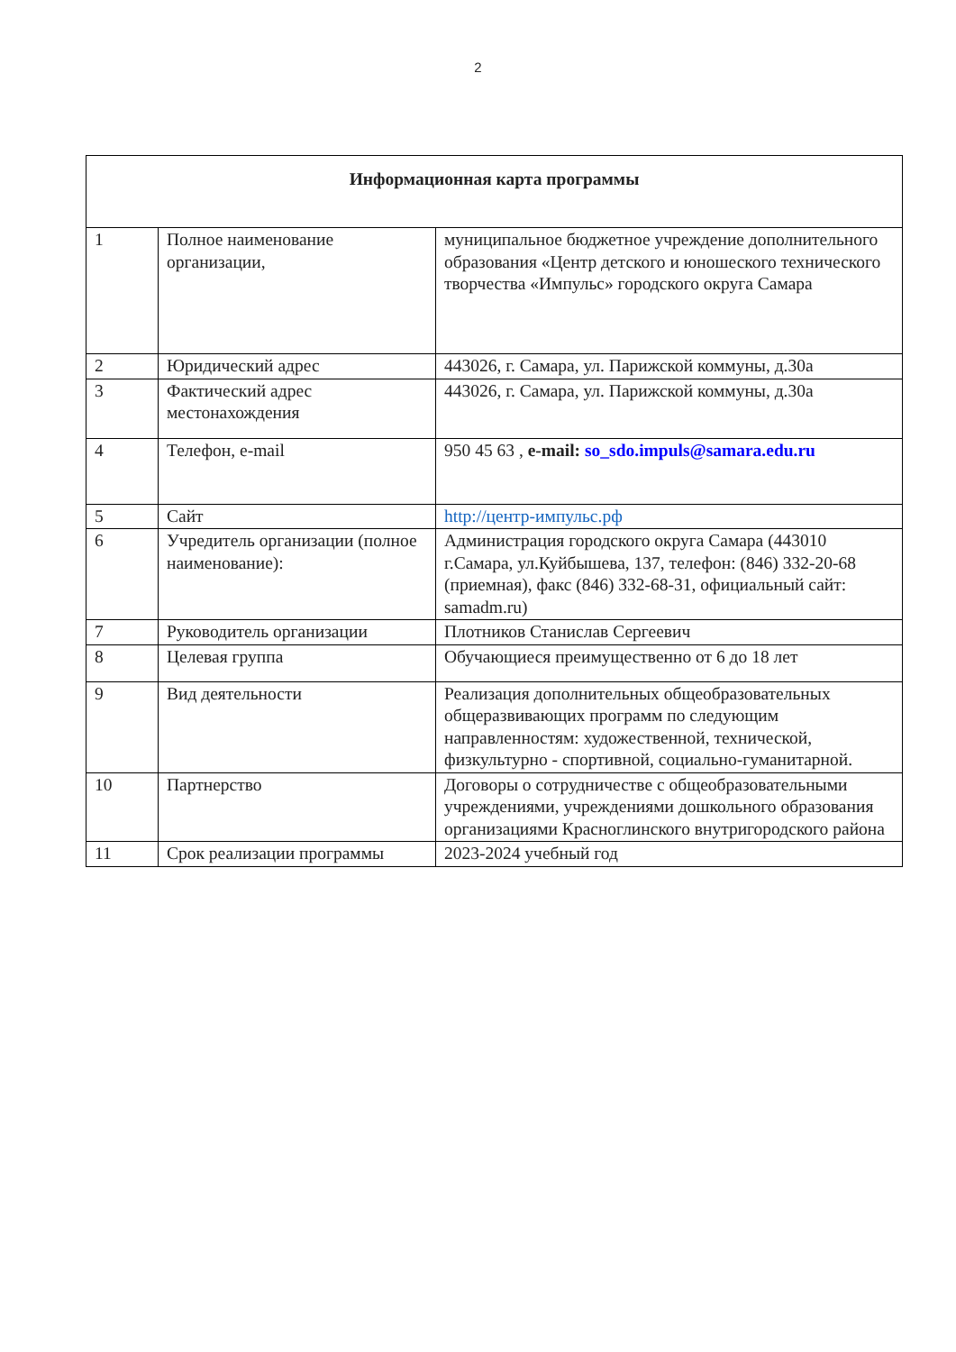2
| Информационная карта программы | | |
| --- | --- | --- |
| 1 | Полное наименование организации, | муниципальное бюджетное учреждение дополнительного образования «Центр детского и юношеского технического творчества «Импульс» городского округа Самара |
| 2 | Юридический адрес | 443026, г. Самара, ул. Парижской коммуны, д.30а |
| 3 | Фактический адрес местонахождения | 443026, г. Самара, ул. Парижской коммуны, д.30а |
| 4 | Телефон, e-mail | 950 45 63 , e-mail: so_sdo.impuls@samara.edu.ru |
| 5 | Сайт | http://центр-импульс.рф |
| 6 | Учредитель организации (полное наименование): | Администрация городского округа Самара (443010 г.Самара, ул.Куйбышева, 137, телефон: (846) 332-20-68 (приемная), факс (846) 332-68-31, официальный сайт: samadm.ru) |
| 7 | Руководитель организации | Плотников Станислав Сергеевич |
| 8 | Целевая группа | Обучающиеся преимущественно от 6 до 18 лет |
| 9 | Вид деятельности | Реализация дополнительных общеобразовательных общеразвивающих программ по следующим направленностям: художественной, технической, физкультурно - спортивной, социально-гуманитарной. |
| 10 | Партнерство | Договоры о сотрудничестве с общеобразовательными учреждениями, учреждениями дошкольного образования организациями Красноглинского внутригородского района |
| 11 | Срок реализации программы | 2023-2024 учебный год |